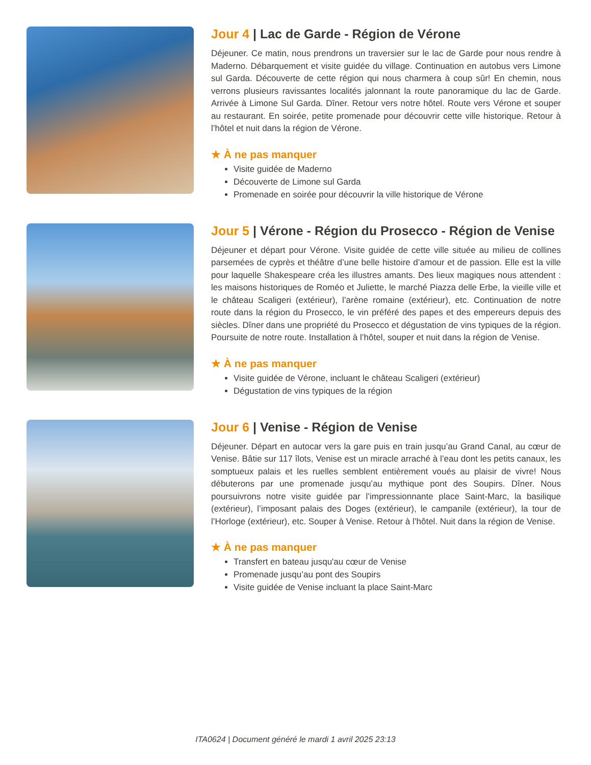Jour 4 | Lac de Garde - Région de Vérone
Déjeuner. Ce matin, nous prendrons un traversier sur le lac de Garde pour nous rendre à Maderno. Débarquement et visite guidée du village. Continuation en autobus vers Limone sul Garda. Découverte de cette région qui nous charmera à coup sûr! En chemin, nous verrons plusieurs ravissantes localités jalonnant la route panoramique du lac de Garde. Arrivée à Limone Sul Garda. Dîner. Retour vers notre hôtel. Route vers Vérone et souper au restaurant. En soirée, petite promenade pour découvrir cette ville historique. Retour à l’hôtel et nuit dans la région de Vérone.
★ À ne pas manquer
Visite guidée de Maderno
Découverte de Limone sul Garda
Promenade en soirée pour découvrir la ville historique de Vérone
Jour 5 | Vérone - Région du Prosecco - Région de Venise
Déjeuner et départ pour Vérone. Visite guidée de cette ville située au milieu de collines parsemées de cyprès et théâtre d’une belle histoire d’amour et de passion. Elle est la ville pour laquelle Shakespeare créa les illustres amants. Des lieux magiques nous attendent : les maisons historiques de Roméo et Juliette, le marché Piazza delle Erbe, la vieille ville et le château Scaligeri (extérieur), l’arène romaine (extérieur), etc. Continuation de notre route dans la région du Prosecco, le vin préféré des papes et des empereurs depuis des siècles. Dîner dans une propriété du Prosecco et dégustation de vins typiques de la région. Poursuite de notre route. Installation à l’hôtel, souper et nuit dans la région de Venise.
★ À ne pas manquer
Visite guidée de Vérone, incluant le château Scaligeri (extérieur)
Dégustation de vins typiques de la région
Jour 6 | Venise - Région de Venise
Déjeuner. Départ en autocar vers la gare puis en train jusqu’au Grand Canal, au cœur de Venise. Bâtie sur 117 îlots, Venise est un miracle arraché à l’eau dont les petits canaux, les somptueux palais et les ruelles semblent entièrement voués au plaisir de vivre! Nous débuterons par une promenade jusqu’au mythique pont des Soupirs. Dîner. Nous poursuivrons notre visite guidée par l’impressionnante place Saint-Marc, la basilique (extérieur), l’imposant palais des Doges (extérieur), le campanile (extérieur), la tour de l’Horloge (extérieur), etc. Souper à Venise. Retour à l’hôtel. Nuit dans la région de Venise.
★ À ne pas manquer
Transfert en bateau jusqu'au cœur de Venise
Promenade jusqu’au pont des Soupirs
Visite guidée de Venise incluant la place Saint-Marc
ITA0624 | Document généré le mardi 1 avril 2025 23:13